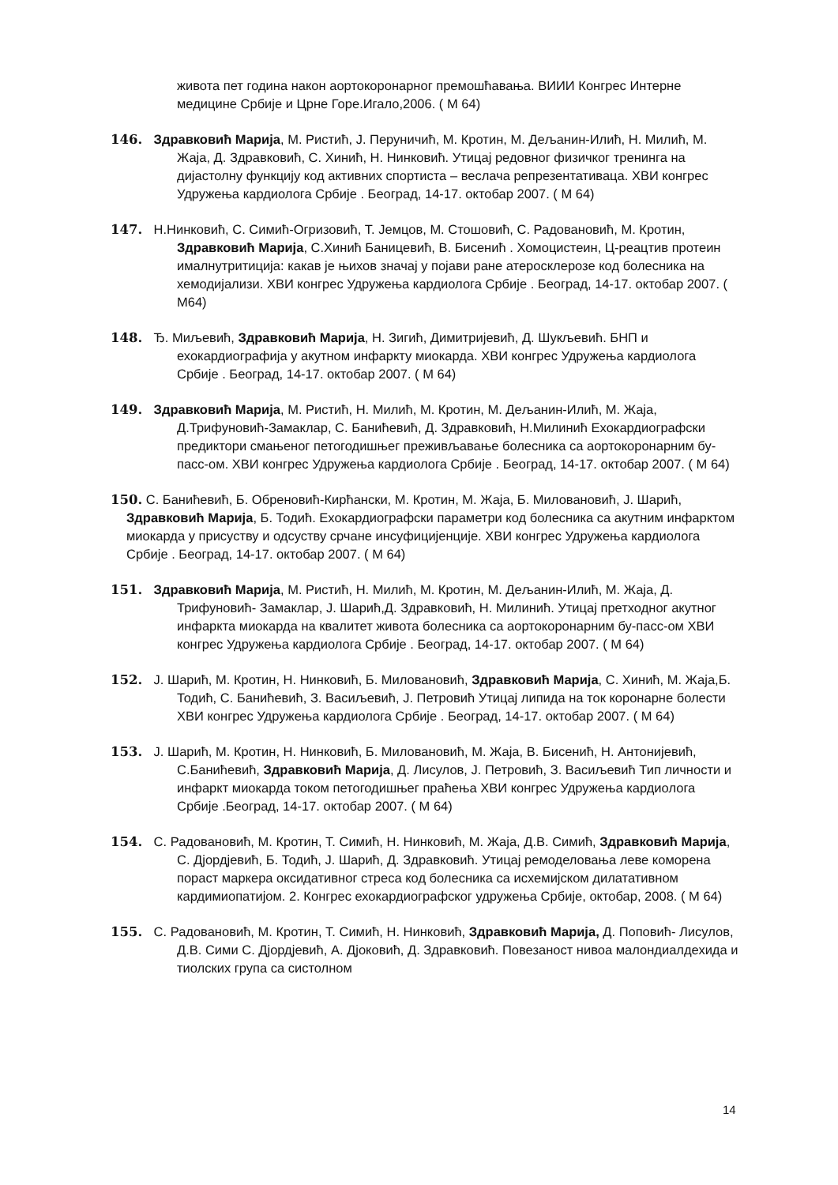живота пет година након аортокоронарног премошћавања. ВИИИ Конгрес Интерне медицине Србије и Црне Горе.Игало,2006. ( М 64)
146. Здравковић Марија, М. Ристић, Ј. Перуничић, М. Кротин, М. Дељанин-Илић, Н. Милић, М. Жаја, Д. Здравковић, С. Хинић, Н. Нинковић. Утицај редовног физичког тренинга на дијастолну функцију код активних спортиста – веслача репрезентативаца. ХВИ конгрес Удружења кардиолога Србије . Београд, 14-17. октобар 2007. ( М 64)
147. Н.Нинковић, С. Симић-Огризовић, Т. Јемцов, М. Стошовић, С. Радовановић, М. Кротин, Здравковић Марија, С.Хинић Баницевић, В. Бисенић . Хомоцистеин, Ц-реацтив протеин ималнутритиција: какав је њихов значај у појави ране атеросклерозе код болесника на хемодијализи. ХВИ конгрес Удружења кардиолога Србије . Београд, 14-17. октобар 2007. ( М64)
148. Ђ. Миљевић, Здравковић Марија, Н. Зигић, Димитријевић, Д. Шукљевић. БНП и ехокардиографија у акутном инфаркту миокарда. ХВИ конгрес Удружења кардиолога Србије . Београд, 14-17. октобар 2007. ( М 64)
149. Здравковић Марија, М. Ристић, Н. Милић, М. Кротин, М. Дељанин-Илић, М. Жаја, Д.Трифуновић-Замаклар, С. Банићевић, Д. Здравковић, Н.Милинић Ехокардиографски предиктори смањеног петогодишњег преживљавање болесника са аортокоронарним бу-пасс-ом. ХВИ конгрес Удружења кардиолога Србије . Београд, 14-17. октобар 2007. ( М 64)
150. С. Банићевић, Б. Обреновић-Кирћански, М. Кротин, М. Жаја, Б. Миловановић, Ј. Шарић, Здравковић Марија, Б. Тодић. Ехокардиографски параметри код болесника са акутним инфарктом миокарда у присуству и одсуству срчане инсуфицијенције. ХВИ конгрес Удружења кардиолога Србије . Београд, 14-17. октобар 2007. ( М 64)
151. Здравковић Марија, М. Ристић, Н. Милић, М. Кротин, М. Дељанин-Илић, М. Жаја, Д. Трифуновић- Замаклар, Ј. Шарић,Д. Здравковић, Н. Милинић. Утицај претходног акутног инфаркта миокарда на квалитет живота болесника са аортокоронарним бу-пасс-ом ХВИ конгрес Удружења кардиолога Србије . Београд, 14-17. октобар 2007. ( М 64)
152. Ј. Шарић, М. Кротин, Н. Нинковић, Б. Миловановић, Здравковић Марија, С. Хинић, М. Жаја,Б. Тодић, С. Банићевић, З. Васиљевић, Ј. Петровић Утицај липида на ток коронарне болести ХВИ конгрес Удружења кардиолога Србије . Београд, 14-17. октобар 2007. ( М 64)
153. Ј. Шарић, М. Кротин, Н. Нинковић, Б. Миловановић, М. Жаја, В. Бисенић, Н. Антонијевић, С.Банићевић, Здравковић Марија, Д. Лисулов, Ј. Петровић, З. Васиљевић Тип личности и инфаркт миокарда током петогодишњег праћења ХВИ конгрес Удружења кардиолога Србије .Београд, 14-17. октобар 2007. ( М 64)
154. С. Радовановић, М. Кротин, Т. Симић, Н. Нинковић, М. Жаја, Д.В. Симић, Здравковић Марија, С. Дјордјевић, Б. Тодић, Ј. Шарић, Д. Здравковић. Утицај ремоделовања леве коморена пораст маркера оксидативног стреса код болесника са исхемијском дилатативном кардимиопатијом. 2. Конгрес ехокардиографског удружења Србије, октобар, 2008. ( М 64)
155. С. Радовановић, М. Кротин, Т. Симић, Н. Нинковић, Здравковић Марија, Д. Поповић- Лисулов, Д.В. Сими С. Дјордјевић, А. Дјоковић, Д. Здравковић. Повезаност нивоа малондиалдехида и тиолских група са систолном
14